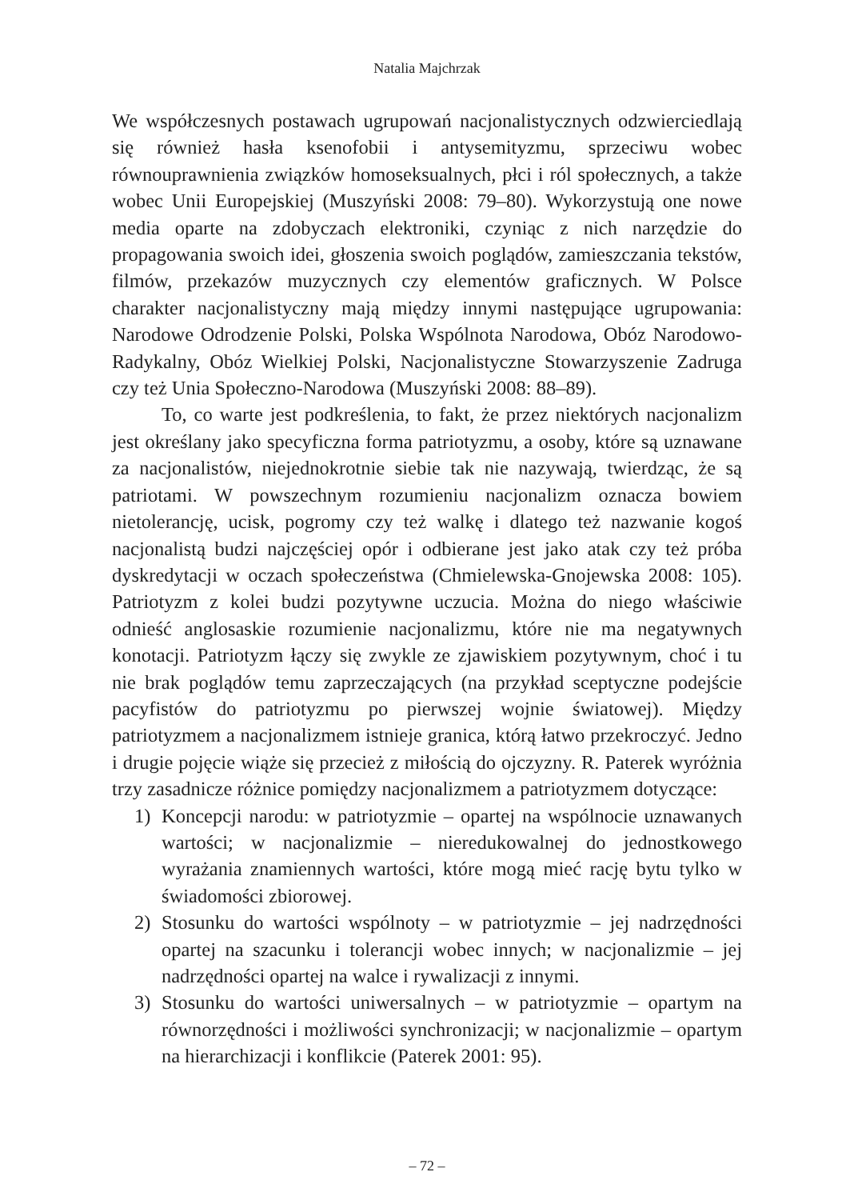Natalia Majchrzak
We współczesnych postawach ugrupowań nacjonalistycznych odzwierciedlają się również hasła ksenofobii i antysemityzmu, sprzeciwu wobec równouprawnienia związków homoseksualnych, płci i ról społecznych, a także wobec Unii Europejskiej (Muszyński 2008: 79–80). Wykorzystują one nowe media oparte na zdobyczach elektroniki, czyniąc z nich narzędzie do propagowania swoich idei, głoszenia swoich poglądów, zamieszczania tekstów, filmów, przekazów muzycznych czy elementów graficznych. W Polsce charakter nacjonalistyczny mają między innymi następujące ugrupowania: Narodowe Odrodzenie Polski, Polska Wspólnota Narodowa, Obóz Narodowo-Radykalny, Obóz Wielkiej Polski, Nacjonalistyczne Stowarzyszenie Zadruga czy też Unia Społeczno-Narodowa (Muszyński 2008: 88–89).
To, co warte jest podkreślenia, to fakt, że przez niektórych nacjonalizm jest określany jako specyficzna forma patriotyzmu, a osoby, które są uznawane za nacjonalistów, niejednokrotnie siebie tak nie nazywają, twierdząc, że są patriotami. W powszechnym rozumieniu nacjonalizm oznacza bowiem nietolerancję, ucisk, pogromy czy też walkę i dlatego też nazwanie kogoś nacjonalistą budzi najczęściej opór i odbierane jest jako atak czy też próba dyskredytacji w oczach społeczeństwa (Chmielewska-Gnojewska 2008: 105). Patriotyzm z kolei budzi pozytywne uczucia. Można do niego właściwie odnieść anglosaskie rozumienie nacjonalizmu, które nie ma negatywnych konotacji. Patriotyzm łączy się zwykle ze zjawiskiem pozytywnym, choć i tu nie brak poglądów temu zaprzeczających (na przykład sceptyczne podejście pacyfistów do patriotyzmu po pierwszej wojnie światowej). Między patriotyzmem a nacjonalizmem istnieje granica, którą łatwo przekroczyć. Jedno i drugie pojęcie wiąże się przecież z miłością do ojczyzny. R. Paterek wyróżnia trzy zasadnicze różnice pomiędzy nacjonalizmem a patriotyzmem dotyczące:
1) Koncepcji narodu: w patriotyzmie – opartej na wspólnocie uznawanych wartości; w nacjonalizmie – nieredukowalnej do jednostkowego wyrażania znamiennych wartości, które mogą mieć rację bytu tylko w świadomości zbiorowej.
2) Stosunku do wartości wspólnoty – w patriotyzmie – jej nadrzędności opartej na szacunku i tolerancji wobec innych; w nacjonalizmie – jej nadrzędności opartej na walce i rywalizacji z innymi.
3) Stosunku do wartości uniwersalnych – w patriotyzmie – opartym na równorzędności i możliwości synchronizacji; w nacjonalizmie – opartym na hierarchizacji i konflikcie (Paterek 2001: 95).
– 72 –